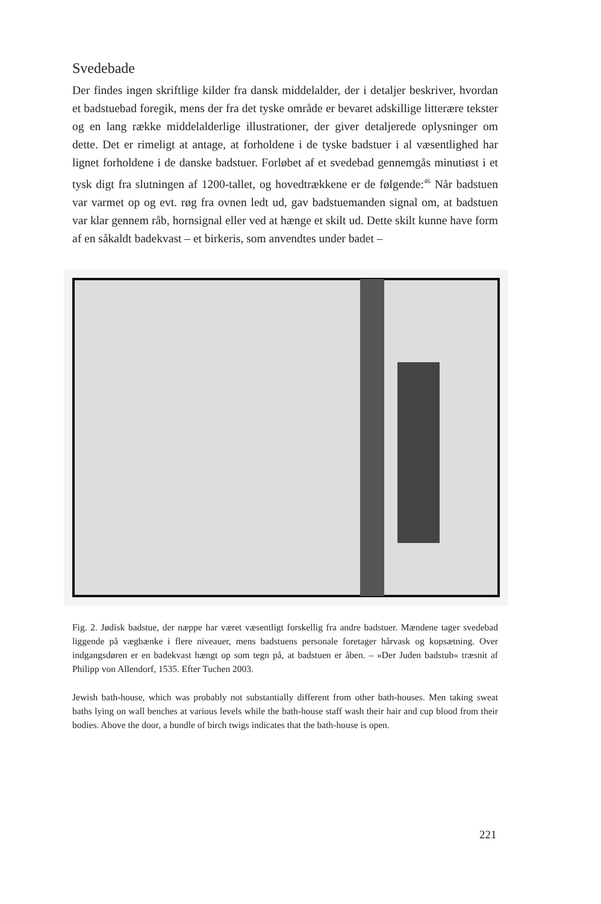Svedebade
Der findes ingen skriftlige kilder fra dansk middelalder, der i detaljer beskriver, hvordan et badstuebad foregik, mens der fra det tyske område er bevaret adskillige litterære tekster og en lang række middelalderlige illustrationer, der giver detaljerede oplysninger om dette. Det er rimeligt at antage, at forholdene i de tyske badstuer i al væsentlighed har lignet forholdene i de danske badstuer. Forløbet af et svedebad gennemgås minutiøst i et tysk digt fra slutningen af 1200-tallet, og hovedtrækkene er de følgende:<sup>46</sup> Når badstuen var varmet op og evt. røg fra ovnen ledt ud, gav badstuemanden signal om, at badstuen var klar gennem råb, hornsignal eller ved at hænge et skilt ud. Dette skilt kunne have form af en såkaldt badekvast – et birkeris, som anvendtes under badet –
Fig. 2. Jødisk badstue, der næppe har været væsentligt forskellig fra andre badstuer. Mændene tager svedebad liggende på vægbænke i flere niveauer, mens badstuens personale foretager hårvask og kopsætning. Over indgangsdøren er en badekvast hængt op som tegn på, at badstuen er åben. – »Der Juden badstub« træsnit af Philipp von Allendorf, 1535. Efter Tuchen 2003.
Jewish bath-house, which was probably not substantially different from other bath-houses. Men taking sweat baths lying on wall benches at various levels while the bath-house staff wash their hair and cup blood from their bodies. Above the door, a bundle of birch twigs indicates that the bath-house is open.
221